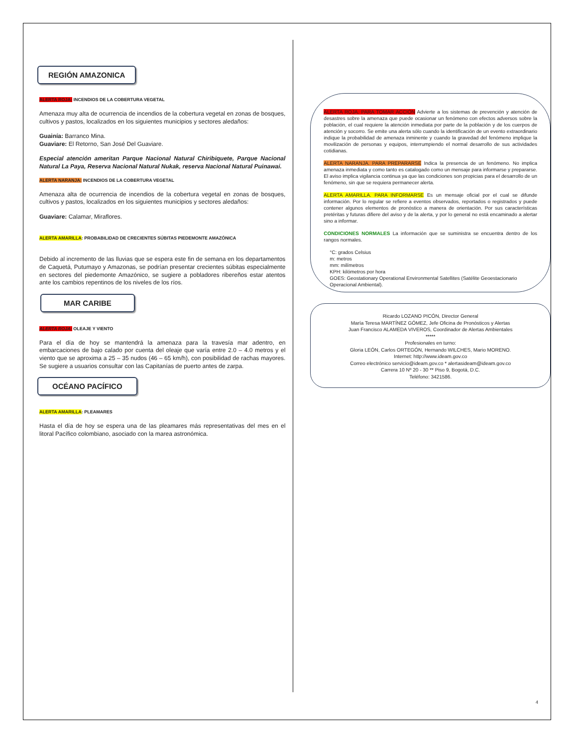REGIÓN AMAZONICA
ALERTA ROJA: INCENDIOS DE LA COBERTURA VEGETAL
Amenaza muy alta de ocurrencia de incendios de la cobertura vegetal en zonas de bosques, cultivos y pastos, localizados en los siguientes municipios y sectores aledaños:
Guainía: Barranco Mina.
Guaviare: El Retorno, San José Del Guaviare.
Especial atención ameritan Parque Nacional Natural Chiribiquete, Parque Nacional Natural La Paya, Reserva Nacional Natural Nukak, reserva Nacional Natural Puinawai.
ALERTA NARANJA: INCENDIOS DE LA COBERTURA VEGETAL
Amenaza alta de ocurrencia de incendios de la cobertura vegetal en zonas de bosques, cultivos y pastos, localizados en los siguientes municipios y sectores aledaños:
Guaviare: Calamar, Miraflores.
ALERTA AMARILLA: PROBABILIDAD DE CRECIENTES SÚBITAS PIEDEMONTE AMAZÓNICA
Debido al incremento de las lluvias que se espera este fin de semana en los departamentos de Caquetá, Putumayo y Amazonas, se podrían presentar crecientes súbitas especialmente en sectores del piedemonte Amazónico, se sugiere a pobladores ribereños estar atentos ante los cambios repentinos de los niveles de los ríos.
MAR CARIBE
ALERTA ROJA: OLEAJE Y VIENTO
Para el día de hoy se mantendrá la amenaza para la travesía mar adentro, en embarcaciones de bajo calado por cuenta del oleaje que varía entre 2.0 – 4.0 metros y el viento que se aproxima a 25 – 35 nudos (46 – 65 km/h), con posibilidad de rachas mayores. Se sugiere a usuarios consultar con las Capitanías de puerto antes de zarpa.
OCÉANO PACÍFICO
ALERTA AMARILLA: PLEAMARES
Hasta el día de hoy se espera una de las pleamares más representativas del mes en el litoral Pacífico colombiano, asociado con la marea astronómica.
ALERTA ROJA. PARA TOMAR ACCIÓN Advierte a los sistemas de prevención y atención de desastres sobre la amenaza que puede ocasionar un fenómeno con efectos adversos sobre la población, el cual requiere la atención inmediata por parte de la población y de los cuerpos de atención y socorro. Se emite una alerta sólo cuando la identificación de un evento extraordinario indique la probabilidad de amenaza inminente y cuando la gravedad del fenómeno implique la movilización de personas y equipos, interrumpiendo el normal desarrollo de sus actividades cotidianas.
ALERTA NARANJA. PARA PREPARARSE Indica la presencia de un fenómeno. No implica amenaza inmediata y como tanto es catalogado como un mensaje para informarse y prepararse. El aviso implica vigilancia continua ya que las condiciones son propicias para el desarrollo de un fenómeno, sin que se requiera permanecer alerta.
ALERTA AMARILLA. PARA INFORMARSE Es un mensaje oficial por el cual se difunde información. Por lo regular se refiere a eventos observados, reportados o registrados y puede contener algunos elementos de pronóstico a manera de orientación. Por sus características pretéritas y futuras difiere del aviso y de la alerta, y por lo general no está encaminado a alertar sino a informar.
CONDICIONES NORMALES La información que se suministra se encuentra dentro de los rangos normales.
°C: grados Celsius
m: metros
mm: milímetros
KPH: kilómetros por hora
GOES: Geostationary Operational Environmental Satellites (Satélite Geoestacionario Operacional Ambiental).
Ricardo LOZANO PICÓN, Director General
María Teresa MARTÍNEZ GÓMEZ, Jefe Oficina de Pronósticos y Alertas
Juan Francisco ALAMEDA VIVEROS, Coordinador de Alertas Ambientales
*****
Profesionales en turno:
Gloria LEÓN, Carlos ORTEGÓN, Hernando WILCHES, Mario MORENO.
Internet: http://www.ideam.gov.co
Correo electrónico servicio@ideam.gov.co * alertasideam@ideam.gov.co
Carrera 10 Nº 20 - 30 ** Piso 9, Bogotá, D.C.
Teléfono: 3421586.
4